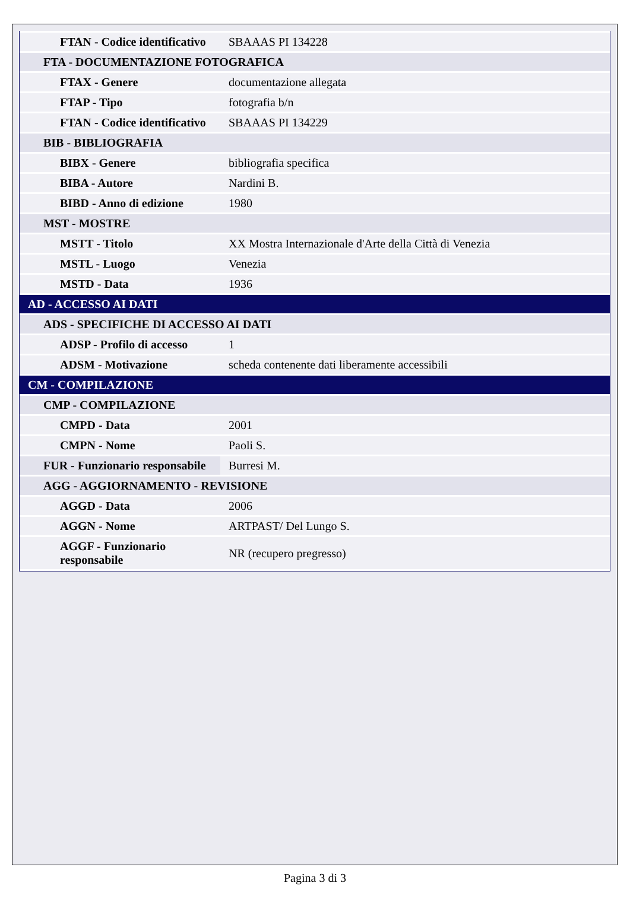| FTAN - Codice identificativo | SBAAAS PI 134228 |
| FTA - DOCUMENTAZIONE FOTOGRAFICA | |
| FTAX - Genere | documentazione allegata |
| FTAP - Tipo | fotografia b/n |
| FTAN - Codice identificativo | SBAAAS PI 134229 |
| BIB - BIBLIOGRAFIA | |
| BIBX - Genere | bibliografia specifica |
| BIBA - Autore | Nardini B. |
| BIBD - Anno di edizione | 1980 |
| MST - MOSTRE | |
| MSTT - Titolo | XX Mostra Internazionale d'Arte della Città di Venezia |
| MSTL - Luogo | Venezia |
| MSTD - Data | 1936 |
| AD - ACCESSO AI DATI | |
| ADS - SPECIFICHE DI ACCESSO AI DATI | |
| ADSP - Profilo di accesso | 1 |
| ADSM - Motivazione | scheda contenente dati liberamente accessibili |
| CM - COMPILAZIONE | |
| CMP - COMPILAZIONE | |
| CMPD - Data | 2001 |
| CMPN - Nome | Paoli S. |
| FUR - Funzionario responsabile | Burresi M. |
| AGG - AGGIORNAMENTO - REVISIONE | |
| AGGD - Data | 2006 |
| AGGN - Nome | ARTPAST/ Del Lungo S. |
| AGGF - Funzionario responsabile | NR (recupero pregresso) |
Pagina 3 di 3